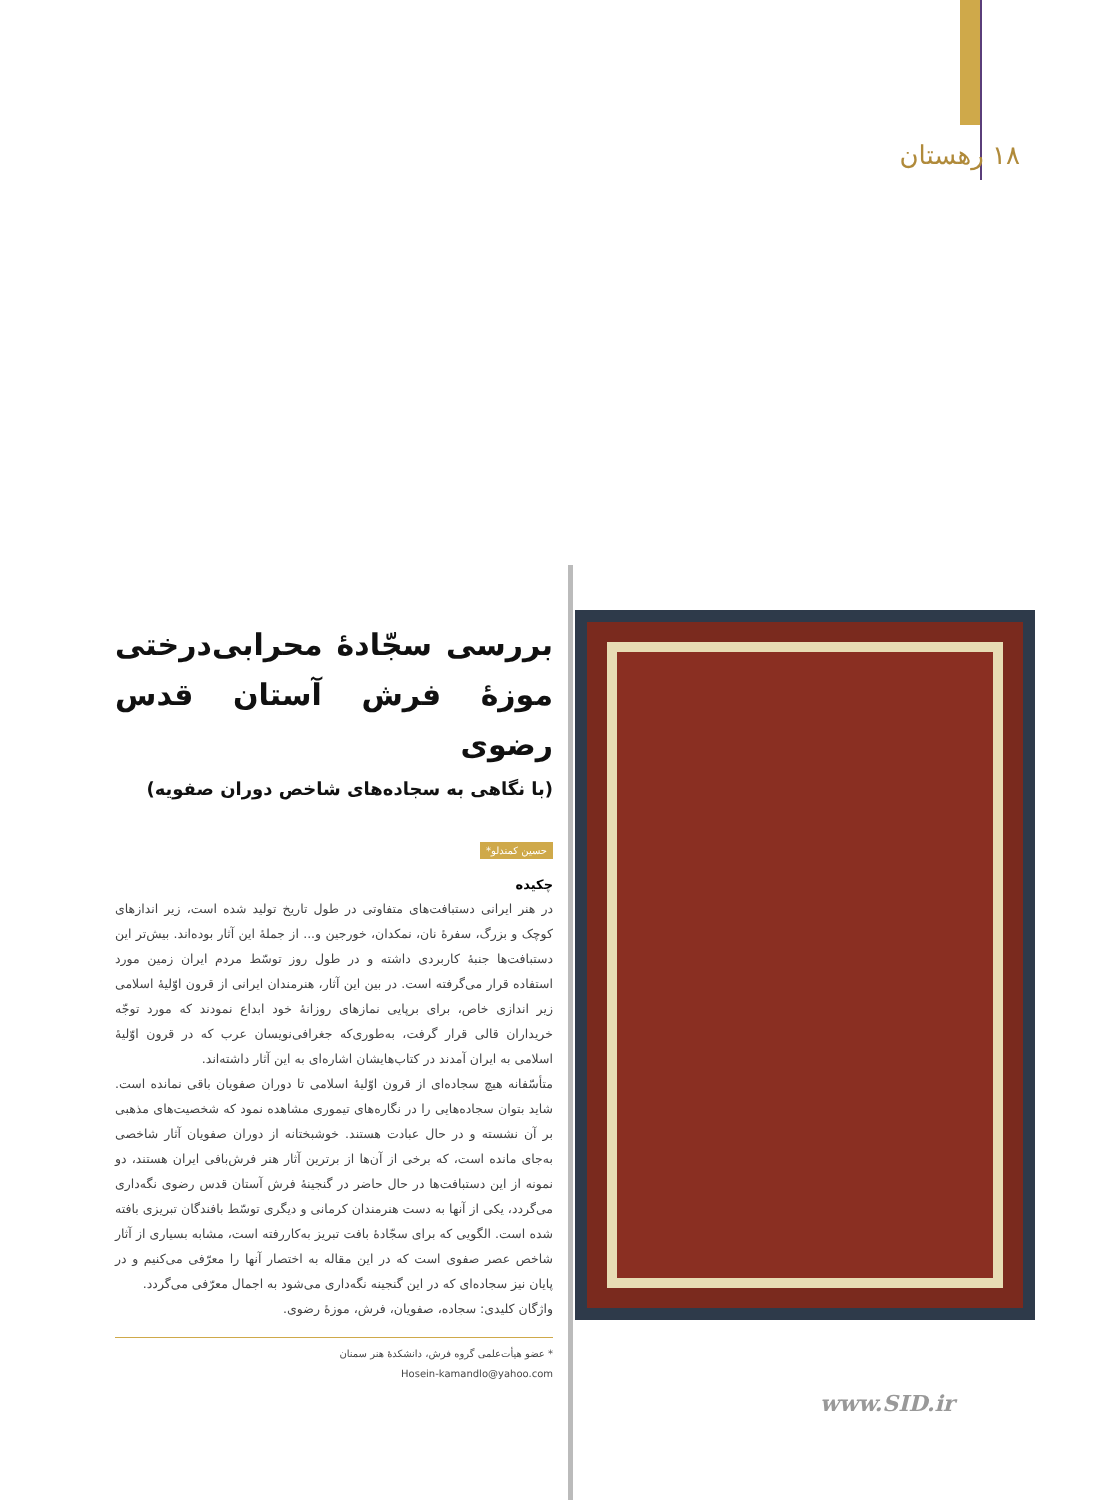۱۸ رهستان
بررسی سجّادۀ محرابی‌درختی موزۀ فرش آستان قدس رضوی
(با نگاهی به سجاده‌های شاخص دوران صفویه)
حسین کمندلو*
چکیده
در هنر ایرانی دستبافت‌های متفاوتی در طول تاریخ تولید شده است، زیر اندازهای کوچک و بزرگ، سفرۀ نان، نمکدان، خورجین و... از جملۀ این آثار بوده‌اند. بیش‌تر این دستبافت‌ها جنبۀ کاربردی داشته و در طول روز توسّط مردم ایران زمین مورد استفاده قرار می‌گرفته است. در بین این آثار، هنرمندان ایرانی از قرون اوّلیۀ اسلامی زیر اندازی خاص، برای برپایی نمازهای روزانۀ خود ابداع نمودند که مورد توجّه خریداران قالی قرار گرفت، به‌طوری‌که جغرافی‌نویسان عرب که در قرون اوّلیۀ اسلامی به ایران آمدند در کتاب‌هایشان اشاره‌ای به این آثار داشته‌اند.
متأسّفانه هیچ سجاده‌ای از قرون اوّلیۀ اسلامی تا دوران صفویان باقی نمانده است. شاید بتوان سجاده‌هایی را در نگاره‌های تیموری مشاهده نمود که شخصیت‌های مذهبی بر آن نشسته و در حال عبادت هستند. خوشبختانه از دوران صفویان آثار شاخصی به‌جای مانده است، که برخی از آن‌ها از برترین آثار هنر فرش‌بافی ایران هستند، دو نمونه از این دستبافت‌ها در حال حاضر در گنجینۀ فرش آستان قدس رضوی نگه‌داری می‌گردد، یکی از آنها به دست هنرمندان کرمانی و دیگری توسّط بافندگان تبریزی بافته شده است. الگویی که برای سجّادۀ بافت تبریز به‌کاررفته است، مشابه بسیاری از آثار شاخص عصر صفوی است که در این مقاله به اختصار آنها را معرّفی می‌کنیم و در پایان نیز سجاده‌ای که در این گنجینه نگه‌داری می‌شود به اجمال معرّفی می‌گردد.
واژگان کلیدی: سجاده، صفویان، فرش، موزۀ رضوی.
* عضو هیأت‌علمی گروه فرش، دانشکدۀ هنر سمنان
Hosein-kamandlo@yahoo.com
www.SID.ir